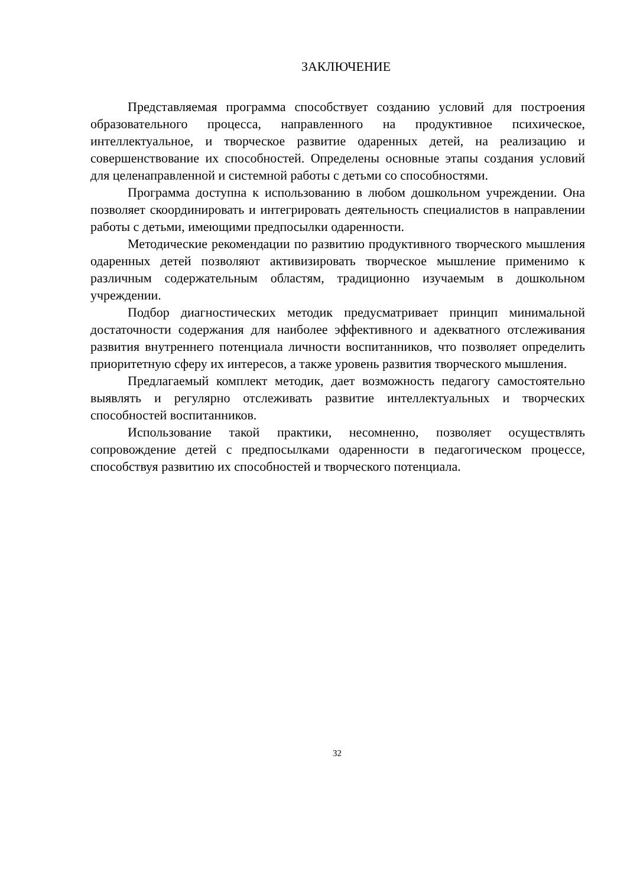ЗАКЛЮЧЕНИЕ
Представляемая программа способствует созданию условий для построения образовательного процесса, направленного на продуктивное психическое, интеллектуальное, и творческое развитие одаренных детей, на реализацию и совершенствование их способностей. Определены основные этапы создания условий для целенаправленной и системной работы с детьми со способностями.
Программа доступна к использованию в любом дошкольном учреждении. Она позволяет скоординировать и интегрировать деятельность специалистов в направлении работы с детьми, имеющими предпосылки одаренности.
Методические рекомендации по развитию продуктивного творческого мышления одаренных детей позволяют активизировать творческое мышление применимо к различным содержательным областям, традиционно изучаемым в дошкольном учреждении.
Подбор диагностических методик предусматривает принцип минимальной достаточности содержания для наиболее эффективного и адекватного отслеживания развития внутреннего потенциала личности воспитанников, что позволяет определить приоритетную сферу их интересов, а также уровень развития творческого мышления.
Предлагаемый комплект методик, дает возможность педагогу самостоятельно выявлять и регулярно отслеживать развитие интеллектуальных и творческих способностей воспитанников.
Использование такой практики, несомненно, позволяет осуществлять сопровождение детей с предпосылками одаренности в педагогическом процессе, способствуя развитию их способностей и творческого потенциала.
32